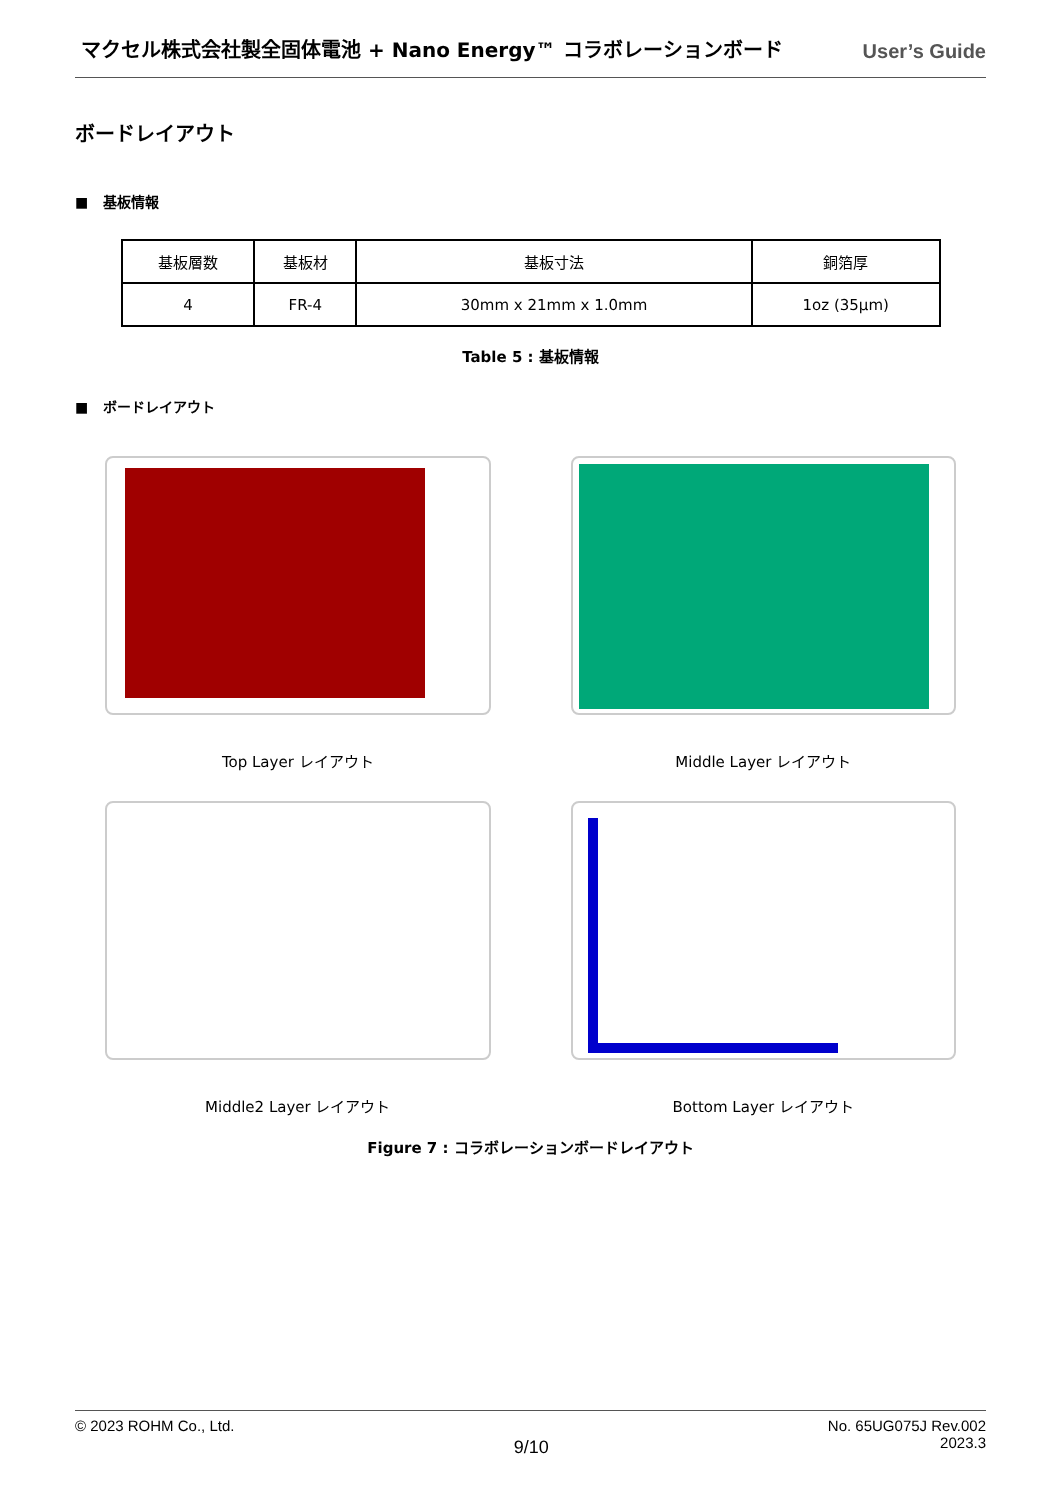マクセル株式会社製全固体電池 + Nano Energy™ コラボレーションボード User’s Guide
ボードレイアウト
■ 基板情報
| 基板層数 | 基板材 | 基板寸法 | 銅箔厚 |
| 4 | FR-4 | 30mm x 21mm x 1.0mm | 1oz (35μm) |
Table 5 : 基板情報
■ ボードレイアウト
Top Layer レイアウト
Middle Layer レイアウト
Middle2 Layer レイアウト
Bottom Layer レイアウト
Figure 7 : コラボレーションボードレイアウト
© 2023 ROHM Co., Ltd. 9/10 No. 65UG075J Rev.002
2023.3